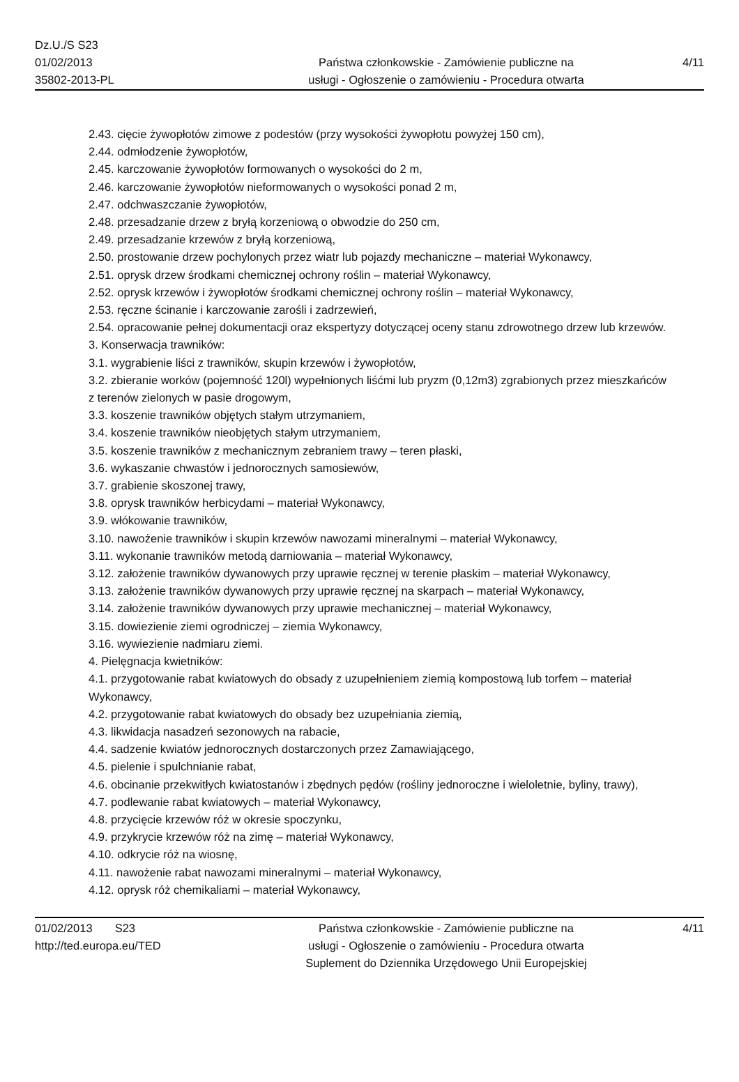Dz.U./S S23
01/02/2013
35802-2013-PL
Państwa członkowskie - Zamówienie publiczne na
usługi - Ogłoszenie o zamówieniu - Procedura otwarta
4/11
2.43. cięcie żywopłotów zimowe z podestów (przy wysokości żywopłotu powyżej 150 cm),
2.44. odmłodzenie żywopłotów,
2.45. karczowanie żywopłotów formowanych o wysokości do 2 m,
2.46. karczowanie żywopłotów nieformowanych o wysokości ponad 2 m,
2.47. odchwaszczanie żywopłotów,
2.48. przesadzanie drzew z bryłą korzeniową o obwodzie do 250 cm,
2.49. przesadzanie krzewów z bryłą korzeniową,
2.50. prostowanie drzew pochylonych przez wiatr lub pojazdy mechaniczne – materiał Wykonawcy,
2.51. oprysk drzew środkami chemicznej ochrony roślin – materiał Wykonawcy,
2.52. oprysk krzewów i żywopłotów środkami chemicznej ochrony roślin – materiał Wykonawcy,
2.53. ręczne ścinanie i karczowanie zarośli i zadrzewień,
2.54. opracowanie pełnej dokumentacji oraz ekspertyzy dotyczącej oceny stanu zdrowotnego drzew lub krzewów.
3. Konserwacja trawników:
3.1. wygrabienie liści z trawników, skupin krzewów i żywopłotów,
3.2. zbieranie worków (pojemność 120l) wypełnionych liśćmi lub pryzm (0,12m3) zgrabionych przez mieszkańców z terenów zielonych w pasie drogowym,
3.3. koszenie trawników objętych stałym utrzymaniem,
3.4. koszenie trawników nieobjętych stałym utrzymaniem,
3.5. koszenie trawników z mechanicznym zebraniem trawy – teren płaski,
3.6. wykaszanie chwastów i jednorocznych samosiewów,
3.7. grabienie skoszonej trawy,
3.8. oprysk trawników herbicydami – materiał Wykonawcy,
3.9. włókowanie trawników,
3.10. nawożenie trawników i skupin krzewów nawozami mineralnymi – materiał Wykonawcy,
3.11. wykonanie trawników metodą darniowania – materiał Wykonawcy,
3.12. założenie trawników dywanowych przy uprawie ręcznej w terenie płaskim – materiał Wykonawcy,
3.13. założenie trawników dywanowych przy uprawie ręcznej na skarpach – materiał Wykonawcy,
3.14. założenie trawników dywanowych przy uprawie mechanicznej – materiał Wykonawcy,
3.15. dowiezienie ziemi ogrodniczej – ziemia Wykonawcy,
3.16. wywiezienie nadmiaru ziemi.
4. Pielęgnacja kwietników:
4.1. przygotowanie rabat kwiatowych do obsady z uzupełnieniem ziemią kompostową lub torfem – materiał Wykonawcy,
4.2. przygotowanie rabat kwiatowych do obsady bez uzupełniania ziemią,
4.3. likwidacja nasadzeń sezonowych na rabacie,
4.4. sadzenie kwiatów jednorocznych dostarczonych przez Zamawiającego,
4.5. pielenie i spulchnianie rabat,
4.6. obcinanie przekwitłych kwiatostanów i zbędnych pędów (rośliny jednoroczne i wieloletnie, byliny, trawy),
4.7. podlewanie rabat kwiatowych – materiał Wykonawcy,
4.8. przycięcie krzewów róż w okresie spoczynku,
4.9. przykrycie krzewów róż na zimę – materiał Wykonawcy,
4.10. odkrycie róż na wiosnę,
4.11. nawożenie rabat nawozami mineralnymi – materiał Wykonawcy,
4.12. oprysk róż chemikaliami – materiał Wykonawcy,
01/02/2013 S23
http://ted.europa.eu/TED
Państwa członkowskie - Zamówienie publiczne na
usługi - Ogłoszenie o zamówieniu - Procedura otwarta
Suplement do Dziennika Urzędowego Unii Europejskiej
4/11